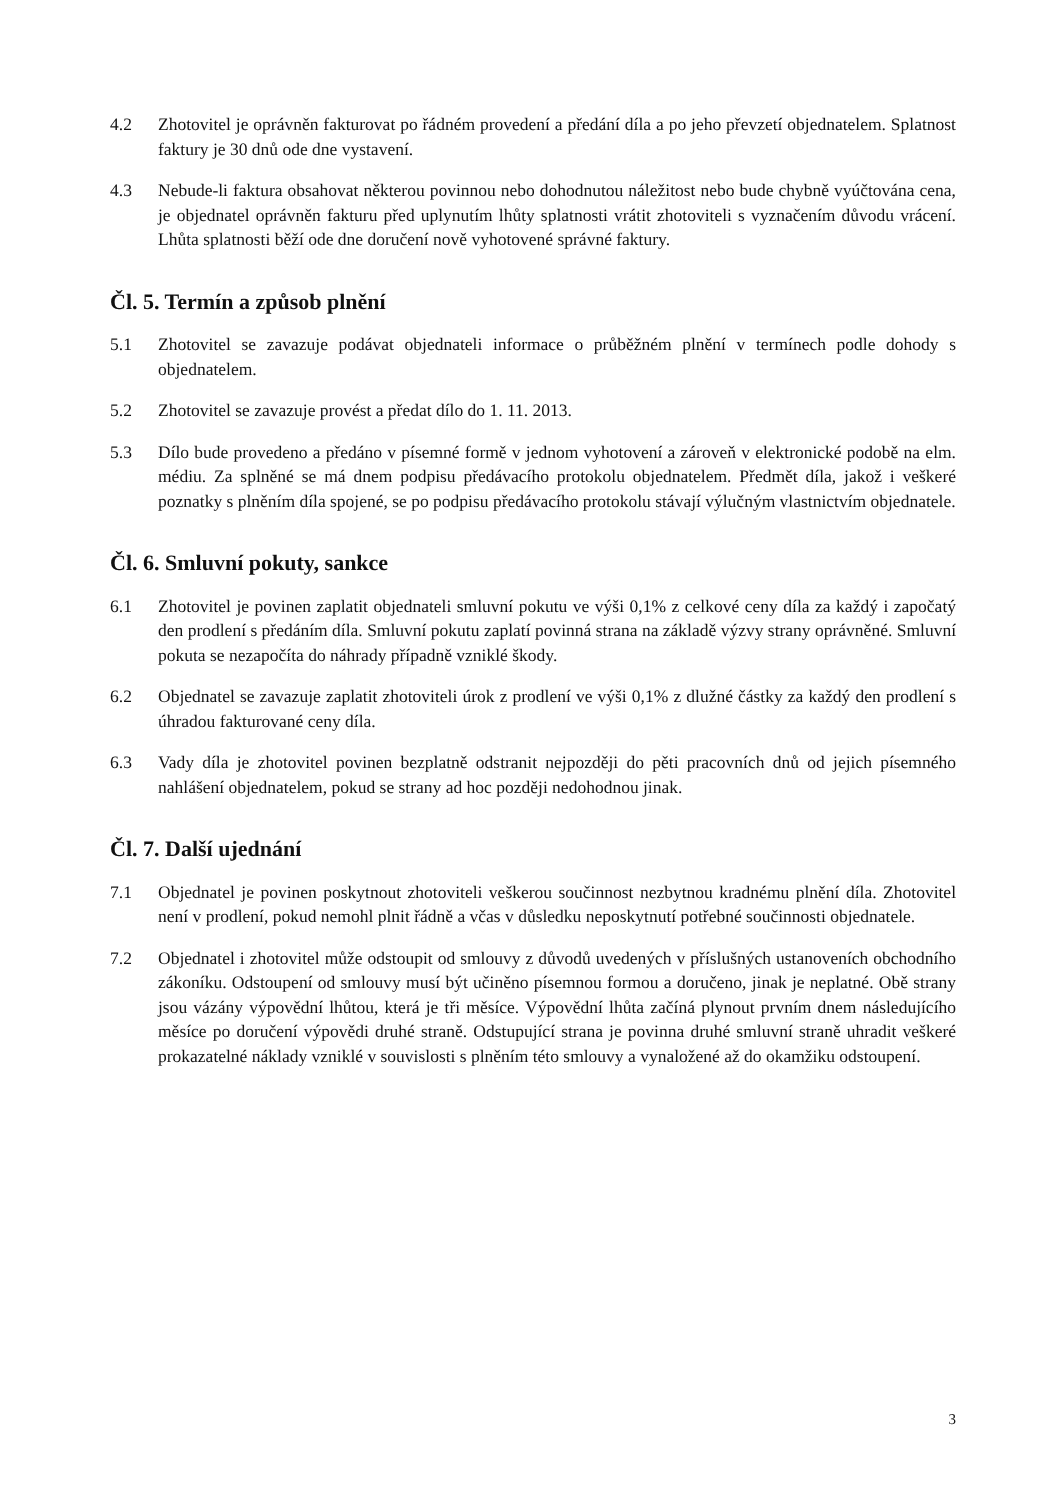4.2 Zhotovitel je oprávněn fakturovat po řádném provedení a předání díla a po jeho převzetí objednatelem. Splatnost faktury je 30 dnů ode dne vystavení.
4.3 Nebude-li faktura obsahovat některou povinnou nebo dohodnutou náležitost nebo bude chybně vyúčtována cena, je objednatel oprávněn fakturu před uplynutím lhůty splatnosti vrátit zhotoviteli s vyznačením důvodu vrácení. Lhůta splatnosti běží ode dne doručení nově vyhotovené správné faktury.
Čl. 5. Termín a způsob plnění
5.1 Zhotovitel se zavazuje podávat objednateli informace o průběžném plnění v termínech podle dohody s objednatelem.
5.2 Zhotovitel se zavazuje provést a předat dílo do 1. 11. 2013.
5.3 Dílo bude provedeno a předáno v písemné formě v jednom vyhotovení a zároveň v elektronické podobě na elm. médiu. Za splněné se má dnem podpisu předávacího protokolu objednatelem. Předmět díla, jakož i veškeré poznatky s plněním díla spojené, se po podpisu předávacího protokolu stávají výlučným vlastnictvím objednatele.
Čl. 6. Smluvní pokuty, sankce
6.1 Zhotovitel je povinen zaplatit objednateli smluvní pokutu ve výši 0,1% z celkové ceny díla za každý i započatý den prodlení s předáním díla. Smluvní pokutu zaplatí povinná strana na základě výzvy strany oprávněné. Smluvní pokuta se nezapočíta do náhrady případně vzniklé škody.
6.2 Objednatel se zavazuje zaplatit zhotoviteli úrok z prodlení ve výši 0,1% z dlužné částky za každý den prodlení s úhradou fakturované ceny díla.
6.3 Vady díla je zhotovitel povinen bezplatně odstranit nejpozději do pěti pracovních dnů od jejich písemného nahlášení objednatelem, pokud se strany ad hoc později nedohodnou jinak.
Čl. 7. Další ujednání
7.1 Objednatel je povinen poskytnout zhotoviteli veškerou součinnost nezbytnou kradnému plnění díla. Zhotovitel není v prodlení, pokud nemohl plnit řádně a včas v důsledku neposkytnutí potřebné součinnosti objednatele.
7.2 Objednatel i zhotovitel může odstoupit od smlouvy z důvodů uvedených v příslušných ustanoveních obchodního zákoníku. Odstoupení od smlouvy musí být učiněno písemnou formou a doručeno, jinak je neplatné. Obě strany jsou vázány výpovědní lhůtou, která je tři měsíce. Výpovědní lhůta začíná plynout prvním dnem následujícího měsíce po doručení výpovědi druhé straně. Odstupující strana je povinna druhé smluvní straně uhradit veškeré prokazatelné náklady vzniklé v souvislosti s plněním této smlouvy a vynaložené až do okamžiku odstoupení.
3